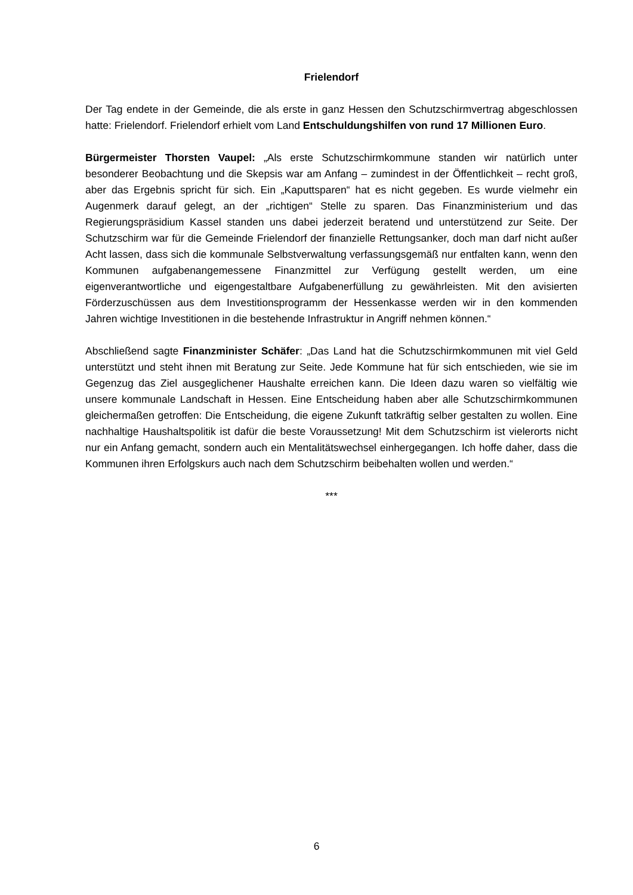Frielendorf
Der Tag endete in der Gemeinde, die als erste in ganz Hessen den Schutzschirmvertrag abgeschlossen hatte: Frielendorf. Frielendorf erhielt vom Land Entschuldungshilfen von rund 17 Millionen Euro.
Bürgermeister Thorsten Vaupel: „Als erste Schutzschirmkommune standen wir natürlich unter besonderer Beobachtung und die Skepsis war am Anfang – zumindest in der Öffentlichkeit – recht groß, aber das Ergebnis spricht für sich. Ein „Kaputtsparen“ hat es nicht gegeben. Es wurde vielmehr ein Augenmerk darauf gelegt, an der „richtigen“ Stelle zu sparen. Das Finanzministerium und das Regierungspräsidium Kassel standen uns dabei jederzeit beratend und unterstützend zur Seite. Der Schutzschirm war für die Gemeinde Frielendorf der finanzielle Rettungsanker, doch man darf nicht außer Acht lassen, dass sich die kommunale Selbstverwaltung verfassungsgemäß nur entfalten kann, wenn den Kommunen aufgabenangemessene Finanzmittel zur Verfügung gestellt werden, um eine eigenverantwortliche und eigengestaltbare Aufgabenerfüllung zu gewährleisten. Mit den avisierten Förderzuschüssen aus dem Investitionsprogramm der Hessenkasse werden wir in den kommenden Jahren wichtige Investitionen in die bestehende Infrastruktur in Angriff nehmen können.“
Abschließend sagte Finanzminister Schäfer: „Das Land hat die Schutzschirmkommunen mit viel Geld unterstützt und steht ihnen mit Beratung zur Seite. Jede Kommune hat für sich entschieden, wie sie im Gegenzug das Ziel ausgeglichener Haushalte erreichen kann. Die Ideen dazu waren so vielfältig wie unsere kommunale Landschaft in Hessen. Eine Entscheidung haben aber alle Schutzschirmkommunen gleichermaßen getroffen: Die Entscheidung, die eigene Zukunft tatkräftig selber gestalten zu wollen. Eine nachhaltige Haushaltspolitik ist dafür die beste Voraussetzung! Mit dem Schutzschirm ist vielerorts nicht nur ein Anfang gemacht, sondern auch ein Mentalitätswechsel einhergegangen. Ich hoffe daher, dass die Kommunen ihren Erfolgskurs auch nach dem Schutzschirm beibehalten wollen und werden.“
***
6